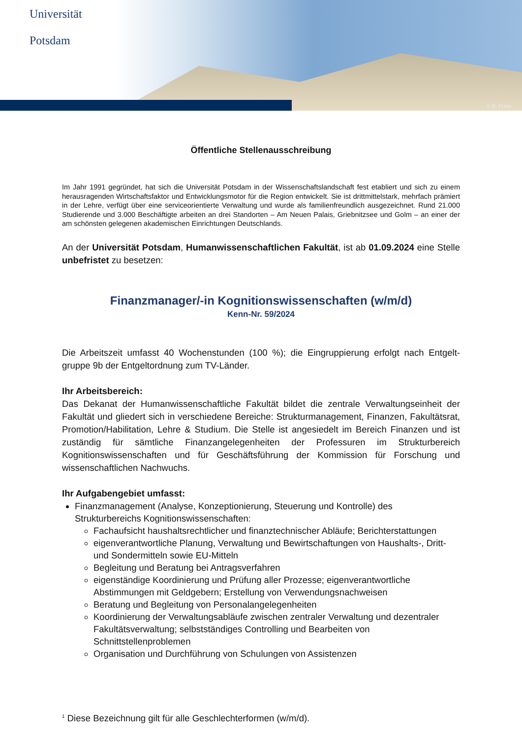Universität
Potsdam
© K. Fritze
Öffentliche Stellenausschreibung
Im Jahr 1991 gegründet, hat sich die Universität Potsdam in der Wissenschaftslandschaft fest etabliert und sich zu einem herausragenden Wirtschaftsfaktor und Entwicklungsmotor für die Region entwickelt. Sie ist drittmittelstark, mehrfach prämiert in der Lehre, verfügt über eine serviceorientierte Verwaltung und wurde als familienfreundlich ausgezeichnet. Rund 21.000 Studierende und 3.000 Beschäftigte arbeiten an drei Standorten – Am Neuen Palais, Griebnitzsee und Golm – an einer der am schönsten gelegenen akademischen Einrichtungen Deutschlands.
An der Universität Potsdam, Humanwissenschaftlichen Fakultät, ist ab 01.09.2024 eine Stelle unbefristet zu besetzen:
Finanzmanager/-in Kognitionswissenschaften (w/m/d)
Kenn-Nr. 59/2024
Die Arbeitszeit umfasst 40 Wochenstunden (100 %); die Eingruppierung erfolgt nach Entgelt-gruppe 9b der Entgeltordnung zum TV-Länder.
Ihr Arbeitsbereich:
Das Dekanat der Humanwissenschaftliche Fakultät bildet die zentrale Verwaltungseinheit der Fakultät und gliedert sich in verschiedene Bereiche: Strukturmanagement, Finanzen, Fakultätsrat, Promotion/Habilitation, Lehre & Studium. Die Stelle ist angesiedelt im Bereich Finanzen und ist zuständig für sämtliche Finanzangelegenheiten der Professuren im Strukturbereich Kognitionswissenschaften und für Geschäftsführung der Kommission für Forschung und wissenschaftlichen Nachwuchs.
Ihr Aufgabengebiet umfasst:
Finanzmanagement (Analyse, Konzeptionierung, Steuerung und Kontrolle) des Strukturbereichs Kognitionswissenschaften:
Fachaufsicht haushaltsrechtlicher und finanztechnischer Abläufe; Berichterstattungen
eigenverantwortliche Planung, Verwaltung und Bewirtschaftungen von Haushalts-, Dritt- und Sondermitteln sowie EU-Mitteln
Begleitung und Beratung bei Antragsverfahren
eigenständige Koordinierung und Prüfung aller Prozesse; eigenverantwortliche Abstimmungen mit Geldgebern; Erstellung von Verwendungsnachweisen
Beratung und Begleitung von Personalangelegenheiten
Koordinierung der Verwaltungsabläufe zwischen zentraler Verwaltung und dezentraler Fakultätsverwaltung; selbstständiges Controlling und Bearbeiten von Schnittstellenproblemen
Organisation und Durchführung von Schulungen von Assistenzen
<sup>1</sup> Diese Bezeichnung gilt für alle Geschlechterformen (w/m/d).